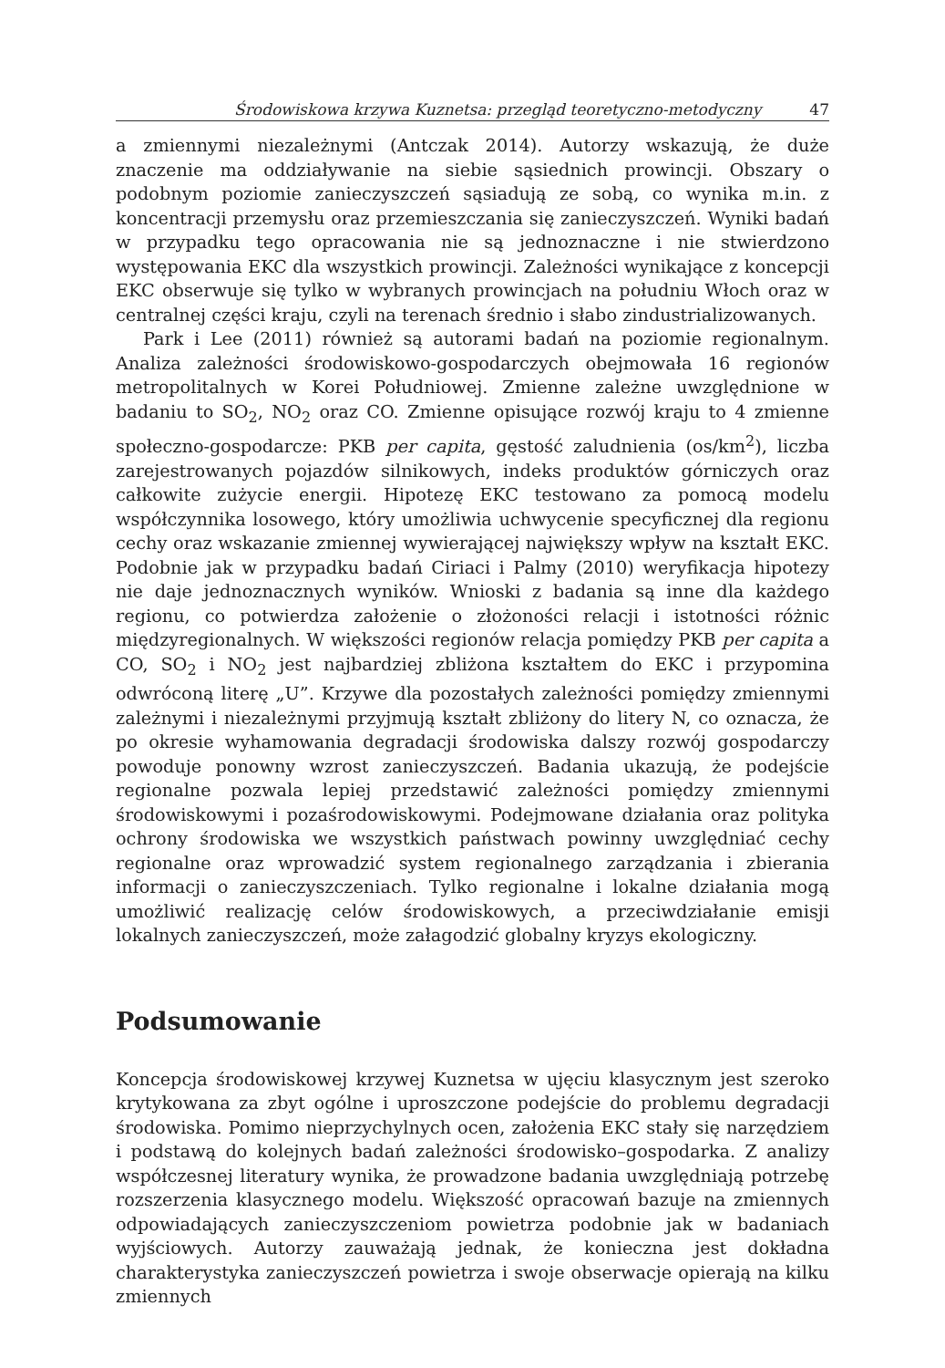Środowiskowa krzywa Kuznetsa: przegląd teoretyczno-metodyczny 47
a zmiennymi niezależnymi (Antczak 2014). Autorzy wskazują, że duże znaczenie ma oddziaływanie na siebie sąsiednich prowincji. Obszary o podobnym poziomie zanieczyszczeń sąsiadują ze sobą, co wynika m.in. z koncentracji przemysłu oraz przemieszczania się zanieczyszczeń. Wyniki badań w przypadku tego opracowania nie są jednoznaczne i nie stwierdzono występowania EKC dla wszystkich prowincji. Zależności wynikające z koncepcji EKC obserwuje się tylko w wybranych prowincjach na południu Włoch oraz w centralnej części kraju, czyli na terenach średnio i słabo zindustrializowanych.
Park i Lee (2011) również są autorami badań na poziomie regionalnym. Analiza zależności środowiskowo-gospodarczych obejmowała 16 regionów metropolitalnych w Korei Południowej. Zmienne zależne uwzględnione w badaniu to SO<sub>2</sub>, NO<sub>2</sub> oraz CO. Zmienne opisujące rozwój kraju to 4 zmienne społeczno-gospodarcze: PKB per capita, gęstość zaludnienia (os/km<sup>2</sup>), liczba zarejestrowanych pojazdów silnikowych, indeks produktów górniczych oraz całkowite zużycie energii. Hipotezę EKC testowano za pomocą modelu współczynnika losowego, który umożliwia uchwycenie specyficznej dla regionu cechy oraz wskazanie zmiennej wywierającej największy wpływ na kształt EKC. Podobnie jak w przypadku badań Ciriaci i Palmy (2010) weryfikacja hipotezy nie daje jednoznacznych wyników. Wnioski z badania są inne dla każdego regionu, co potwierdza założenie o złożoności relacji i istotności różnic międzyregionalnych. W większości regionów relacja pomiędzy PKB per capita a CO, SO<sub>2</sub> i NO<sub>2</sub> jest najbardziej zbliżona kształtem do EKC i przypomina odwróconą literę „U”. Krzywe dla pozostałych zależności pomiędzy zmiennymi zależnymi i niezależnymi przyjmują kształt zbliżony do litery N, co oznacza, że po okresie wyhamowania degradacji środowiska dalszy rozwój gospodarczy powoduje ponowny wzrost zanieczyszczeń. Badania ukazują, że podejście regionalne pozwala lepiej przedstawić zależności pomiędzy zmiennymi środowiskowymi i pozaśrodowiskowymi. Podejmowane działania oraz polityka ochrony środowiska we wszystkich państwach powinny uwzględniać cechy regionalne oraz wprowadzić system regionalnego zarządzania i zbierania informacji o zanieczyszczeniach. Tylko regionalne i lokalne działania mogą umożliwić realizację celów środowiskowych, a przeciwdziałanie emisji lokalnych zanieczyszczeń, może załagodzić globalny kryzys ekologiczny.
Podsumowanie
Koncepcja środowiskowej krzywej Kuznetsa w ujęciu klasycznym jest szeroko krytykowana za zbyt ogólne i uproszczone podejście do problemu degradacji środowiska. Pomimo nieprzychylnych ocen, założenia EKC stały się narzędziem i podstawą do kolejnych badań zależności środowisko–gospodarka. Z analizy współczesnej literatury wynika, że prowadzone badania uwzględniają potrzebę rozszerzenia klasycznego modelu. Większość opracowań bazuje na zmiennych odpowiadających zanieczyszczeniom powietrza podobnie jak w badaniach wyjściowych. Autorzy zauważają jednak, że konieczna jest dokładna charakterystyka zanieczyszczeń powietrza i swoje obserwacje opierają na kilku zmiennych